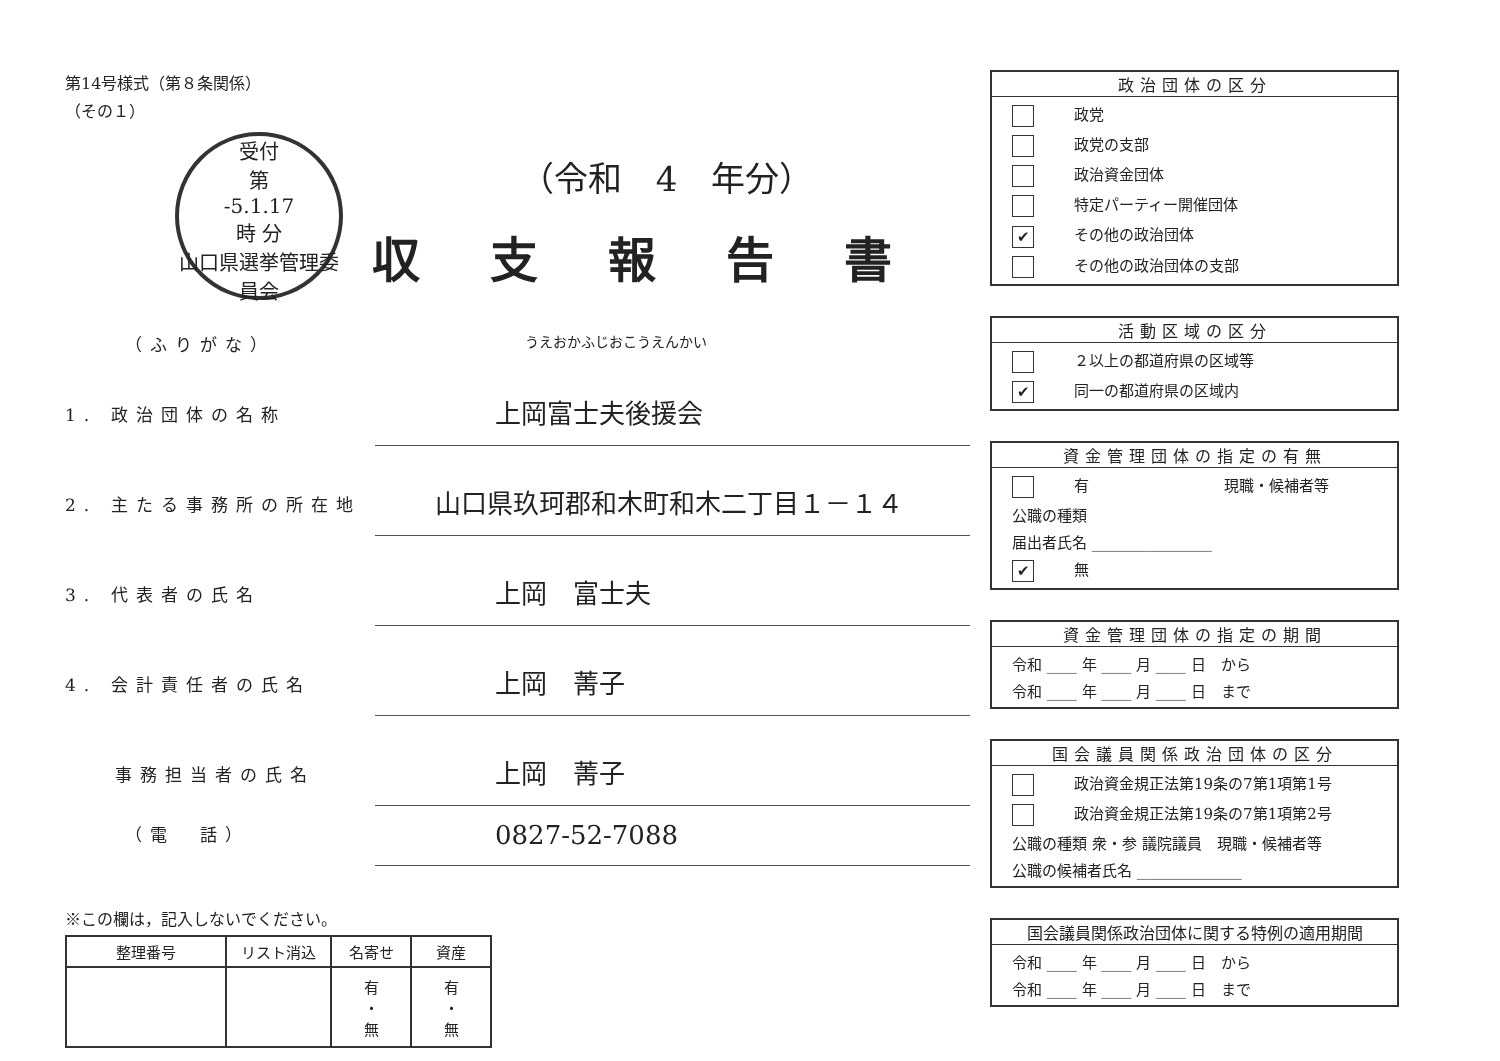第14号様式（第８条関係）
（その１）
受付
第
-5.1.17
時 分
山口県選挙管理委員会
（令和　4　年分）
収支報告書
（ふりがな） うえおかふじおこうえんかい
1. 政治団体の名称 上岡富士夫後援会
2. 主たる事務所の所在地 山口県玖珂郡和木町和木二丁目１－１４
3. 代表者の氏名 上岡　富士夫
4. 会計責任者の氏名 上岡　菁子
事務担当者の氏名 上岡　菁子
（電　話） 0827-52-7088
※この欄は，記入しないでください。
| 整理番号 | リスト消込 | 名寄せ | 資産 |
| --- | --- | --- | --- |
| | | 有 ・ 無 | 有 ・ 無 |
政治団体の区分
政党
政党の支部
政治資金団体
特定パーティー開催団体
✔ その他の政治団体
その他の政治団体の支部
活動区域の区分
２以上の都道府県の区域等
✔ 同一の都道府県の区域内
資金管理団体の指定の有無
有　　　　　　　　　現職・候補者等
公職の種類
届出者氏名 ________________
✔ 無
資金管理団体の指定の期間
令和 ____ 年 ____ 月 ____ 日　から
令和 ____ 年 ____ 月 ____ 日　まで
国会議員関係政治団体の区分
政治資金規正法第19条の7第1項第1号
政治資金規正法第19条の7第1項第2号
公職の種類 衆・参 議院議員　現職・候補者等
公職の候補者氏名 ______________
国会議員関係政治団体に関する特例の適用期間
令和 ____ 年 ____ 月 ____ 日　から
令和 ____ 年 ____ 月 ____ 日　まで